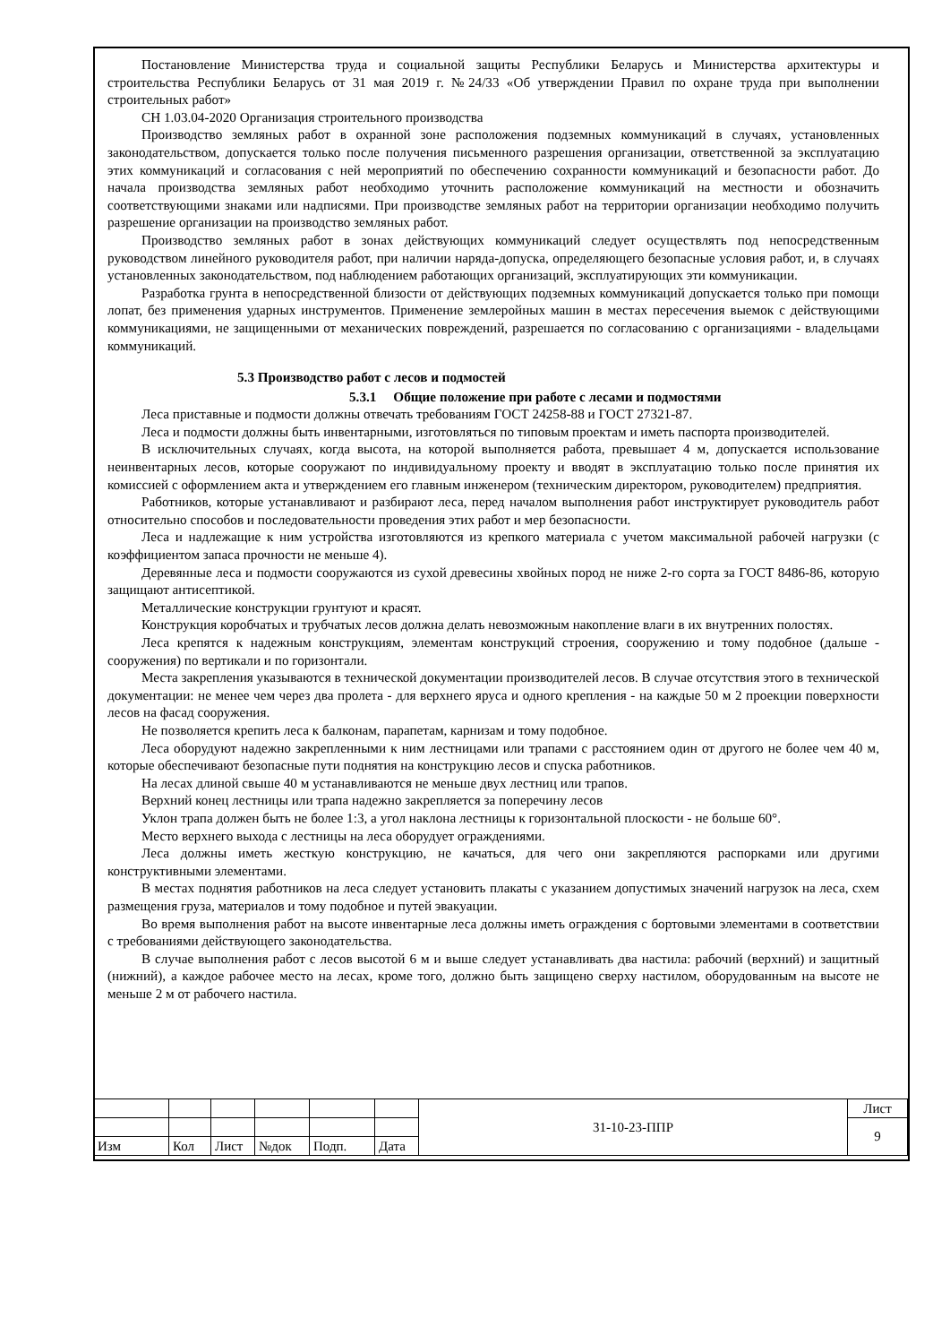Постановление Министерства труда и социальной защиты Республики Беларусь и Министерства архитектуры и строительства Республики Беларусь от 31 мая 2019 г. №24/33 «Об утверждении Правил по охране труда при выполнении строительных работ»
СН 1.03.04-2020 Организация строительного производства
Производство земляных работ в охранной зоне расположения подземных коммуникаций в случаях, установленных законодательством, допускается только после получения письменного разрешения организации, ответственной за эксплуатацию этих коммуникаций и согласования с ней мероприятий по обеспечению сохранности коммуникаций и безопасности работ. До начала производства земляных работ необходимо уточнить расположение коммуникаций на местности и обозначить соответствующими знаками или надписями. При производстве земляных работ на территории организации необходимо получить разрешение организации на производство земляных работ.
Производство земляных работ в зонах действующих коммуникаций следует осуществлять под непосредственным руководством линейного руководителя работ, при наличии наряда-допуска, определяющего безопасные условия работ, и, в случаях установленных законодательством, под наблюдением работающих организаций, эксплуатирующих эти коммуникации.
Разработка грунта в непосредственной близости от действующих подземных коммуникаций допускается только при помощи лопат, без применения ударных инструментов. Применение землеройных машин в местах пересечения выемок с действующими коммуникациями, не защищенными от механических повреждений, разрешается по согласованию с организациями - владельцами коммуникаций.
5.3 Производство работ с лесов и подмостей
5.3.1 Общие положение при работе с лесами и подмостями
Леса приставные и подмости должны отвечать требованиям ГОСТ 24258-88 и ГОСТ 27321-87.
Леса и подмости должны быть инвентарными, изготовляться по типовым проектам и иметь паспорта производителей.
В исключительных случаях, когда высота, на которой выполняется работа, превышает 4 м, допускается использование неинвентарных лесов, которые сооружают по индивидуальному проекту и вводят в эксплуатацию только после принятия их комиссией с оформлением акта и утверждением его главным инженером (техническим директором, руководителем) предприятия.
Работников, которые устанавливают и разбирают леса, перед началом выполнения работ инструктирует руководитель работ относительно способов и последовательности проведения этих работ и мер безопасности.
Леса и надлежащие к ним устройства изготовляются из крепкого материала с учетом максимальной рабочей нагрузки (с коэффициентом запаса прочности не меньше 4).
Деревянные леса и подмости сооружаются из сухой древесины хвойных пород не ниже 2-го сорта за ГОСТ 8486-86, которую защищают антисептикой.
Металлические конструкции грунтуют и красят.
Конструкция коробчатых и трубчатых лесов должна делать невозможным накопление влаги в их внутренних полостях.
Леса крепятся к надежным конструкциям, элементам конструкций строения, сооружению и тому подобное (дальше - сооружения) по вертикали и по горизонтали.
Места закрепления указываются в технической документации производителей лесов. В случае отсутствия этого в технической документации: не менее чем через два пролета - для верхнего яруса и одного крепления - на каждые 50 м 2 проекции поверхности лесов на фасад сооружения.
Не позволяется крепить леса к балконам, парапетам, карнизам и тому подобное.
Леса оборудуют надежно закрепленными к ним лестницами или трапами с расстоянием один от другого не более чем 40 м, которые обеспечивают безопасные пути поднятия на конструкцию лесов и спуска работников.
На лесах длиной свыше 40 м устанавливаются не меньше двух лестниц или трапов.
Верхний конец лестницы или трапа надежно закрепляется за поперечину лесов
Уклон трапа должен быть не более 1:3, а угол наклона лестницы к горизонтальной плоскости - не больше 60°.
Место верхнего выхода с лестницы на леса оборудует ограждениями.
Леса должны иметь жесткую конструкцию, не качаться, для чего они закрепляются распорками или другими конструктивными элементами.
В местах поднятия работников на леса следует установить плакаты с указанием допустимых значений нагрузок на леса, схем размещения груза, материалов и тому подобное и путей эвакуации.
Во время выполнения работ на высоте инвентарные леса должны иметь ограждения с бортовыми элементами в соответствии с требованиями действующего законодательства.
В случае выполнения работ с лесов высотой 6 м и выше следует устанавливать два настила: рабочий (верхний) и защитный (нижний), а каждое рабочее место на лесах, кроме того, должно быть защищено сверху настилом, оборудованным на высоте не меньше 2 м от рабочего настила.
| | | | | | | 31-10-23-ППР | Лист |
| | | | | | | | 9 |
| Изм | Кол | Лист | №док | Подп. | Дата | | |